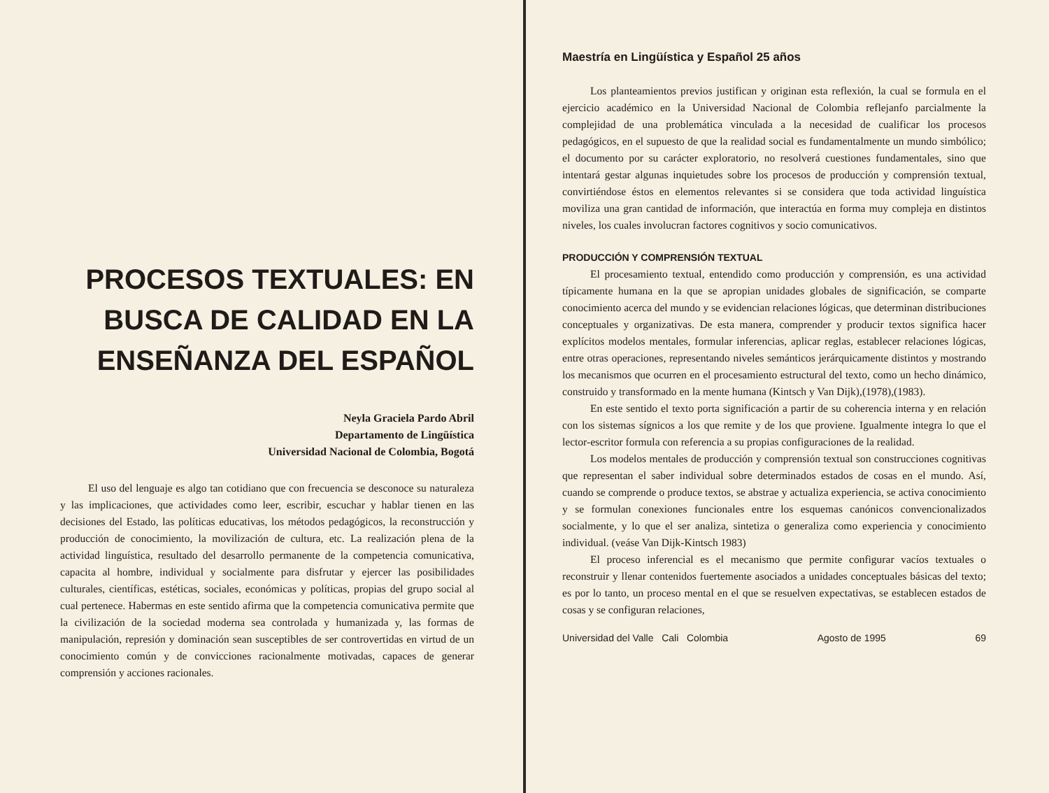PROCESOS TEXTUALES: EN BUSCA DE CALIDAD EN LA ENSEÑANZA DEL ESPAÑOL
Neyla Graciela Pardo Abril
Departamento de Lingüística
Universidad Nacional de Colombia, Bogotá
El uso del lenguaje es algo tan cotidiano que con frecuencia se desconoce su naturaleza y las implicaciones, que actividades como leer, escribir, escuchar y hablar tienen en las decisiones del Estado, las políticas educativas, los métodos pedagógicos, la reconstrucción y producción de conocimiento, la movilización de cultura, etc. La realización plena de la actividad linguística, resultado del desarrollo permanente de la competencia comunicativa, capacita al hombre, individual y socialmente para disfrutar y ejercer las posibilidades culturales, científicas, estéticas, sociales, económicas y políticas, propias del grupo social al cual pertenece. Habermas en este sentido afirma que la competencia comunicativa permite que la civilización de la sociedad moderna sea controlada y humanizada y, las formas de manipulación, represión y dominación sean susceptibles de ser controvertidas en virtud de un conocimiento común y de convicciones racionalmente motivadas, capaces de generar comprensión y acciones racionales.
Maestría en Lingüística y Español 25 años
Los planteamientos previos justifican y originan esta reflexión, la cual se formula en el ejercicio académico en la Universidad Nacional de Colombia reflejanfo parcialmente la complejidad de una problemática vinculada a la necesidad de cualificar los procesos pedagógicos, en el supuesto de que la realidad social es fundamentalmente un mundo simbólico; el documento por su carácter exploratorio, no resolverá cuestiones fundamentales, sino que intentará gestar algunas inquietudes sobre los procesos de producción y comprensión textual, convirtiéndose éstos en elementos relevantes si se considera que toda actividad linguística moviliza una gran cantidad de información, que interactúa en forma muy compleja en distintos niveles, los cuales involucran factores cognitivos y socio comunicativos.
PRODUCCIÓN Y COMPRENSIÓN TEXTUAL
El procesamiento textual, entendido como producción y comprensión, es una actividad típicamente humana en la que se apropian unidades globales de significación, se comparte conocimiento acerca del mundo y se evidencian relaciones lógicas, que determinan distribuciones conceptuales y organizativas. De esta manera, comprender y producir textos significa hacer explícitos modelos mentales, formular inferencias, aplicar reglas, establecer relaciones lógicas, entre otras operaciones, representando niveles semánticos jerárquicamente distintos y mostrando los mecanismos que ocurren en el procesamiento estructural del texto, como un hecho dinámico, construido y transformado en la mente humana (Kintsch y Van Dijk),(1978),(1983).
En este sentido el texto porta significación a partir de su coherencia interna y en relación con los sistemas sígnicos a los que remite y de los que proviene. Igualmente integra lo que el lector-escritor formula con referencia a su propias configuraciones de la realidad.
Los modelos mentales de producción y comprensión textual son construcciones cognitivas que representan el saber individual sobre determinados estados de cosas en el mundo. Así, cuando se comprende o produce textos, se abstrae y actualiza experiencia, se activa conocimiento y se formulan conexiones funcionales entre los esquemas canónicos convencionalizados socialmente, y lo que el ser analiza, sintetiza o generaliza como experiencia y conocimiento individual. (veáse Van Dijk-Kintsch 1983)
El proceso inferencial es el mecanismo que permite configurar vacíos textuales o reconstruir y llenar contenidos fuertemente asociados a unidades conceptuales básicas del texto; es por lo tanto, un proceso mental en el que se resuelven expectativas, se establecen estados de cosas y se configuran relaciones,
Universidad del Valle Cali Colombia Agosto de 1995 69